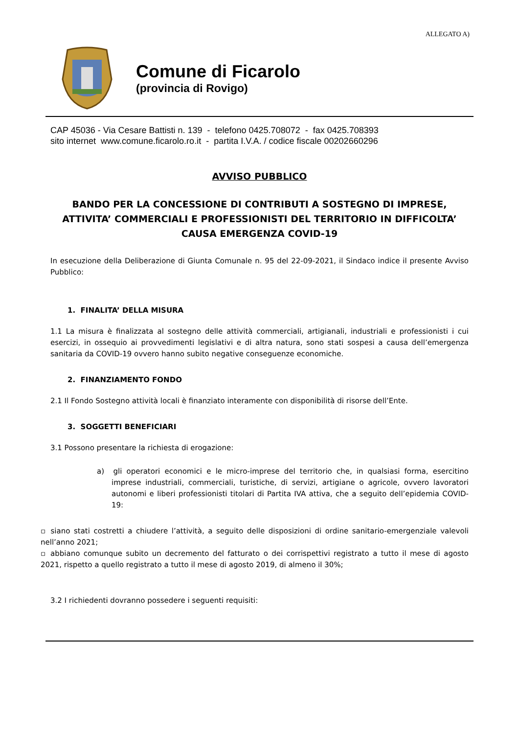ALLEGATO A)
Comune di Ficarolo
(provincia di Rovigo)
CAP 45036 - Via Cesare Battisti n. 139 - telefono 0425.708072 - fax 0425.708393
sito internet www.comune.ficarolo.ro.it - partita I.V.A. / codice fiscale 00202660296
AVVISO PUBBLICO
BANDO PER LA CONCESSIONE DI CONTRIBUTI A SOSTEGNO DI IMPRESE, ATTIVITA’ COMMERCIALI E PROFESSIONISTI DEL TERRITORIO IN DIFFICOLTA’ CAUSA EMERGENZA COVID-19
In esecuzione della Deliberazione di Giunta Comunale n. 95 del 22-09-2021, il Sindaco indice il presente Avviso Pubblico:
1. FINALITA’ DELLA MISURA
1.1 La misura è finalizzata al sostegno delle attività commerciali, artigianali, industriali e professionisti i cui esercizi, in ossequio ai provvedimenti legislativi e di altra natura, sono stati sospesi a causa dell’emergenza sanitaria da COVID-19 ovvero hanno subito negative conseguenze economiche.
2. FINANZIAMENTO FONDO
2.1 Il Fondo Sostegno attività locali è finanziato interamente con disponibilità di risorse dell’Ente.
3. SOGGETTI BENEFICIARI
3.1 Possono presentare la richiesta di erogazione:
a) gli operatori economici e le micro-imprese del territorio che, in qualsiasi forma, esercitino imprese industriali, commerciali, turistiche, di servizi, artigiane o agricole, ovvero lavoratori autonomi e liberi professionisti titolari di Partita IVA attiva, che a seguito dell’epidemia COVID-19:
▫ siano stati costretti a chiudere l’attività, a seguito delle disposizioni di ordine sanitario-emergenziale valevoli nell’anno 2021;
▫ abbiano comunque subito un decremento del fatturato o dei corrispettivi registrato a tutto il mese di agosto 2021, rispetto a quello registrato a tutto il mese di agosto 2019, di almeno il 30%;
3.2 I richiedenti dovranno possedere i seguenti requisiti: